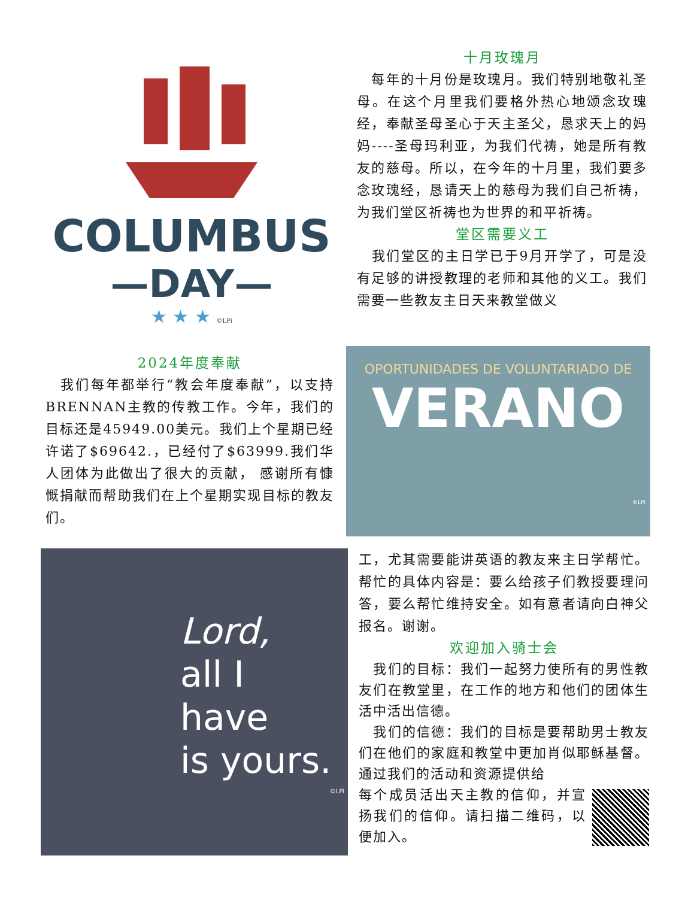COLUMBUS
—DAY—
★ ★ ★ ©LPi
十月玫瑰月
　每年的十月份是玫瑰月。我们特别地敬礼圣母。在这个月里我们要格外热心地颂念玫瑰经，奉献圣母圣心于天主圣父，恳求天上的妈妈----圣母玛利亚，为我们代祷，她是所有教友的慈母。所以，在今年的十月里，我们要多念玫瑰经，恳请天上的慈母为我们自己祈祷，为我们堂区祈祷也为世界的和平祈祷。
堂区需要义工
　我们堂区的主日学已于9月开学了，可是没有足够的讲授教理的老师和其他的义工。我们需要一些教友主日天来教堂做义
2024年度奉献
　我们每年都举行“教会年度奉献”，以支持BRENNAN主教的传教工作。今年，我们的目标还是45949.00美元。我们上个星期已经许诺了$69642.，已经付了$63999.我们华人团体为此做出了很大的贡献， 感谢所有慷慨捐献而帮助我们在上个星期实现目标的教友们。
OPORTUNIDADES DE VOLUNTARIADO DE
VERANO
©LPi
Lord,
all I
have
is yours.
©LPi
工，尤其需要能讲英语的教友来主日学帮忙。帮忙的具体内容是：要么给孩子们教授要理问答，要么帮忙维持安全。如有意者请向白神父报名。谢谢。
欢迎加入骑士会
　我们的目标：我们一起努力使所有的男性教友们在教堂里，在工作的地方和他们的团体生活中活出信德。
　我们的信德：我们的目标是要帮助男士教友们在他们的家庭和教堂中更加肖似耶稣基督。通过我们的活动和资源提供给
每个成员活出天主教的信仰，并宣扬我们的信仰。请扫描二维码，以便加入。